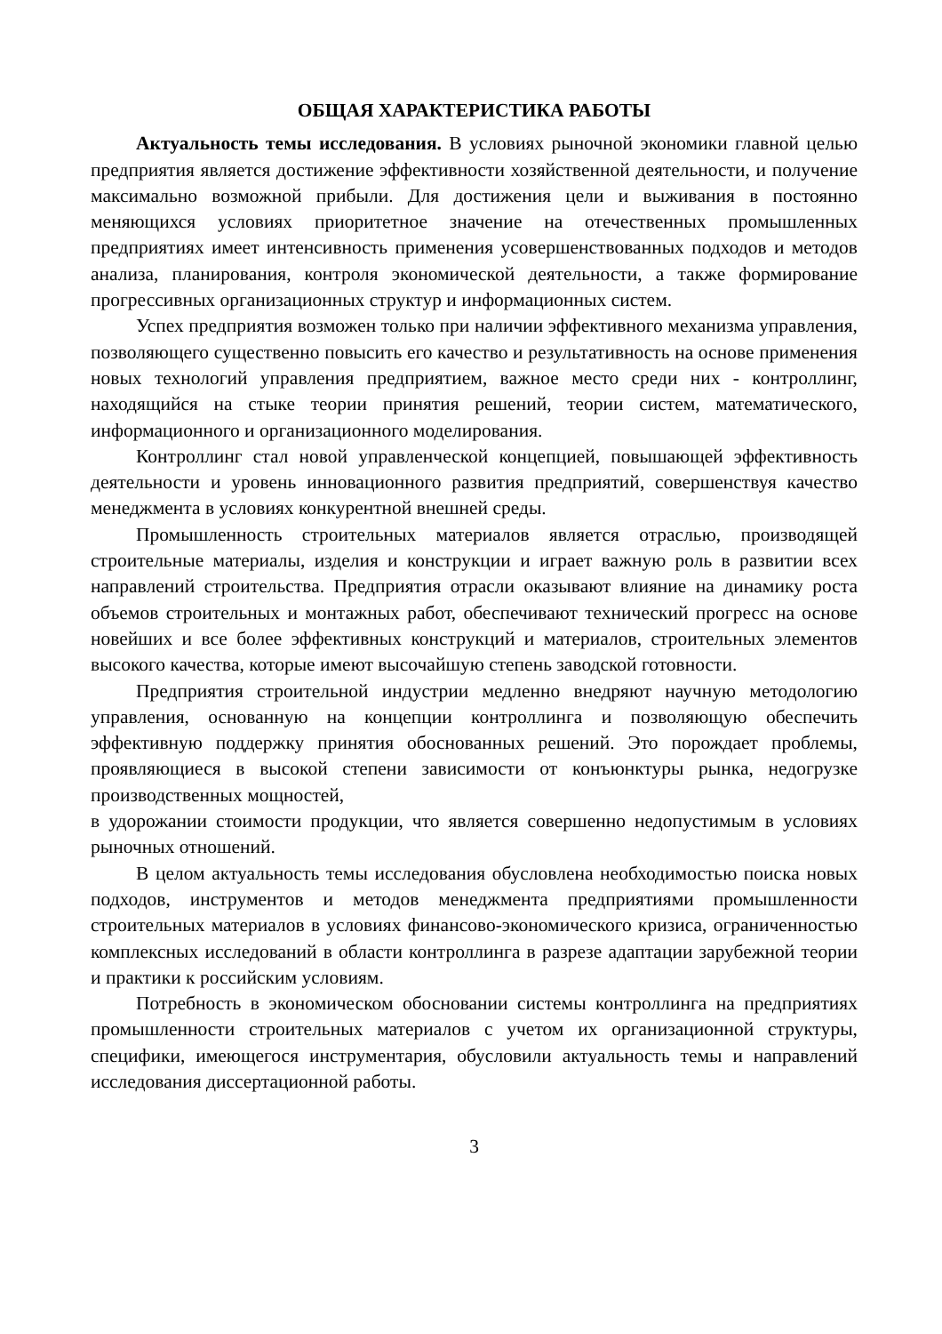ОБЩАЯ ХАРАКТЕРИСТИКА РАБОТЫ
Актуальность темы исследования. В условиях рыночной экономики главной целью предприятия является достижение эффективности хозяйственной деятельности, и получение максимально возможной прибыли. Для достижения цели и выживания в постоянно меняющихся условиях приоритетное значение на отечественных промышленных предприятиях имеет интенсивность применения усовершенствованных подходов и методов анализа, планирования, контроля экономической деятельности, а также формирование прогрессивных организационных структур и информационных систем.
Успех предприятия возможен только при наличии эффективного механизма управления, позволяющего существенно повысить его качество и результативность на основе применения новых технологий управления предприятием, важное место среди них - контроллинг, находящийся на стыке теории принятия решений, теории систем, математического, информационного и организационного моделирования.
Контроллинг стал новой управленческой концепцией, повышающей эффективность деятельности и уровень инновационного развития предприятий, совершенствуя качество менеджмента в условиях конкурентной внешней среды.
Промышленность строительных материалов является отраслью, производящей строительные материалы, изделия и конструкции и играет важную роль в развитии всех направлений строительства. Предприятия отрасли оказывают влияние на динамику роста объемов строительных и монтажных работ, обеспечивают технический прогресс на основе новейших и все более эффективных конструкций и материалов, строительных элементов высокого качества, которые имеют высочайшую степень заводской готовности.
Предприятия строительной индустрии медленно внедряют научную методологию управления, основанную на концепции контроллинга и позволяющую обеспечить эффективную поддержку принятия обоснованных решений. Это порождает проблемы, проявляющиеся в высокой степени зависимости от конъюнктуры рынка, недогрузке производственных мощностей,
в удорожании стоимости продукции, что является совершенно недопустимым в условиях рыночных отношений.
В целом актуальность темы исследования обусловлена необходимостью поиска новых подходов, инструментов и методов менеджмента предприятиями промышленности строительных материалов в условиях финансово-экономического кризиса, ограниченностью комплексных исследований в области контроллинга в разрезе адаптации зарубежной теории и практики к российским условиям.
Потребность в экономическом обосновании системы контроллинга на предприятиях промышленности строительных материалов с учетом их организационной структуры, специфики, имеющегося инструментария, обусловили актуальность темы и направлений исследования диссертационной работы.
3